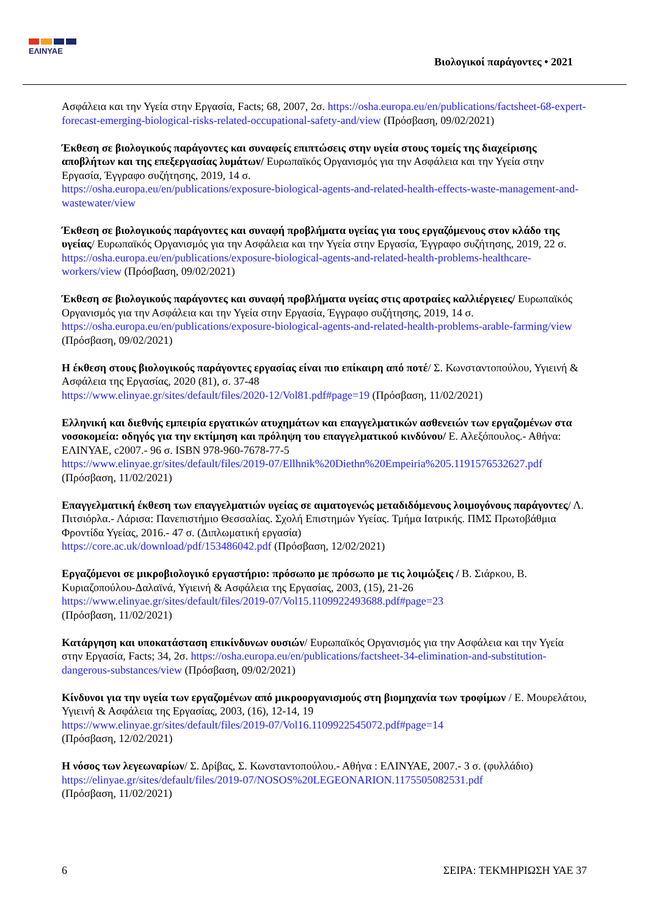ΕΛΙΝΥΑΕ
Βιολογικοί παράγοντες • 2021
Ασφάλεια και την Υγεία στην Εργασία, Facts; 68, 2007, 2σ. https://osha.europa.eu/en/publications/factsheet-68-expert-forecast-emerging-biological-risks-related-occupational-safety-and/view (Πρόσβαση, 09/02/2021)
Έκθεση σε βιολογικούς παράγοντες και συναφείς επιπτώσεις στην υγεία στους τομείς της διαχείρισης αποβλήτων και της επεξεργασίας λυμάτων/ Ευρωπαϊκός Οργανισμός για την Ασφάλεια και την Υγεία στην Εργασία, Έγγραφο συζήτησης, 2019, 14 σ.
https://osha.europa.eu/en/publications/exposure-biological-agents-and-related-health-effects-waste-management-and-wastewater/view
Έκθεση σε βιολογικούς παράγοντες και συναφή προβλήματα υγείας για τους εργαζόμενους στον κλάδο της υγείας/ Ευρωπαϊκός Οργανισμός για την Ασφάλεια και την Υγεία στην Εργασία, Έγγραφο συζήτησης, 2019, 22 σ.
https://osha.europa.eu/en/publications/exposure-biological-agents-and-related-health-problems-healthcare-workers/view (Πρόσβαση, 09/02/2021)
Έκθεση σε βιολογικούς παράγοντες και συναφή προβλήματα υγείας στις αροτραίες καλλιέργειες/ Ευρωπαϊκός Οργανισμός για την Ασφάλεια και την Υγεία στην Εργασία, Έγγραφο συζήτησης, 2019, 14 σ.
https://osha.europa.eu/en/publications/exposure-biological-agents-and-related-health-problems-arable-farming/view (Πρόσβαση, 09/02/2021)
Η έκθεση στους βιολογικούς παράγοντες εργασίας είναι πιο επίκαιρη από ποτέ/ Σ. Κωνσταντοπούλου, Υγιεινή & Ασφάλεια της Εργασίας, 2020 (81), σ. 37-48
https://www.elinyae.gr/sites/default/files/2020-12/Vol81.pdf#page=19 (Πρόσβαση, 11/02/2021)
Ελληνική και διεθνής εμπειρία εργατικών ατυχημάτων και επαγγελματικών ασθενειών των εργαζομένων στα νοσοκομεία: οδηγός για την εκτίμηση και πρόληψη του επαγγελματικού κινδύνου/ Ε. Αλεξόπουλος.- Αθήνα: ΕΛΙΝΥΑΕ, c2007.- 96 σ. ISBN 978-960-7678-77-5
https://www.elinyae.gr/sites/default/files/2019-07/Ellhnik%20Diethn%20Empeiria%205.1191576532627.pdf (Πρόσβαση, 11/02/2021)
Επαγγελματική έκθεση των επαγγελματιών υγείας σε αιματογενώς μεταδιδόμενους λοιμογόνους παράγοντες/ Λ. Πιτσιόρλα.- Λάρισα: Πανεπιστήμιο Θεσσαλίας. Σχολή Επιστημών Υγείας. Τμήμα Ιατρικής. ΠΜΣ Πρωτοβάθμια Φροντίδα Υγείας, 2016.- 47 σ. (Διπλωματική εργασία)
https://core.ac.uk/download/pdf/153486042.pdf (Πρόσβαση, 12/02/2021)
Εργαζόμενοι σε μικροβιολογικό εργαστήριο: πρόσωπο με πρόσωπο με τις λοιμώξεις / Β. Σιάρκου, Β. Κυριαζοπούλου-Δαλαϊνά, Υγιεινή & Ασφάλεια της Εργασίας, 2003, (15), 21-26
https://www.elinyae.gr/sites/default/files/2019-07/Vol15.1109922493688.pdf#page=23
(Πρόσβαση, 11/02/2021)
Κατάργηση και υποκατάσταση επικίνδυνων ουσιών/ Ευρωπαϊκός Οργανισμός για την Ασφάλεια και την Υγεία στην Εργασία, Facts; 34, 2σ. https://osha.europa.eu/en/publications/factsheet-34-elimination-and-substitution-dangerous-substances/view (Πρόσβαση, 09/02/2021)
Κίνδυνοι για την υγεία των εργαζομένων από μικροοργανισμούς στη βιομηχανία των τροφίμων / Ε. Μουρελάτου, Υγιεινή & Ασφάλεια της Εργασίας, 2003, (16), 12-14, 19
https://www.elinyae.gr/sites/default/files/2019-07/Vol16.1109922545072.pdf#page=14
(Πρόσβαση, 12/02/2021)
Η νόσος των λεγεωναρίων/ Σ. Δρίβας, Σ. Κωνσταντοπούλου.- Αθήνα : ΕΛΙΝΥΑΕ, 2007.- 3 σ. (φυλλάδιο)
https://elinyae.gr/sites/default/files/2019-07/NOSOS%20LEGEONARION.1175505082531.pdf
(Πρόσβαση, 11/02/2021)
6 ΣΕΙΡΑ: ΤΕΚΜΗΡΙΩΣΗ ΥΑΕ 37